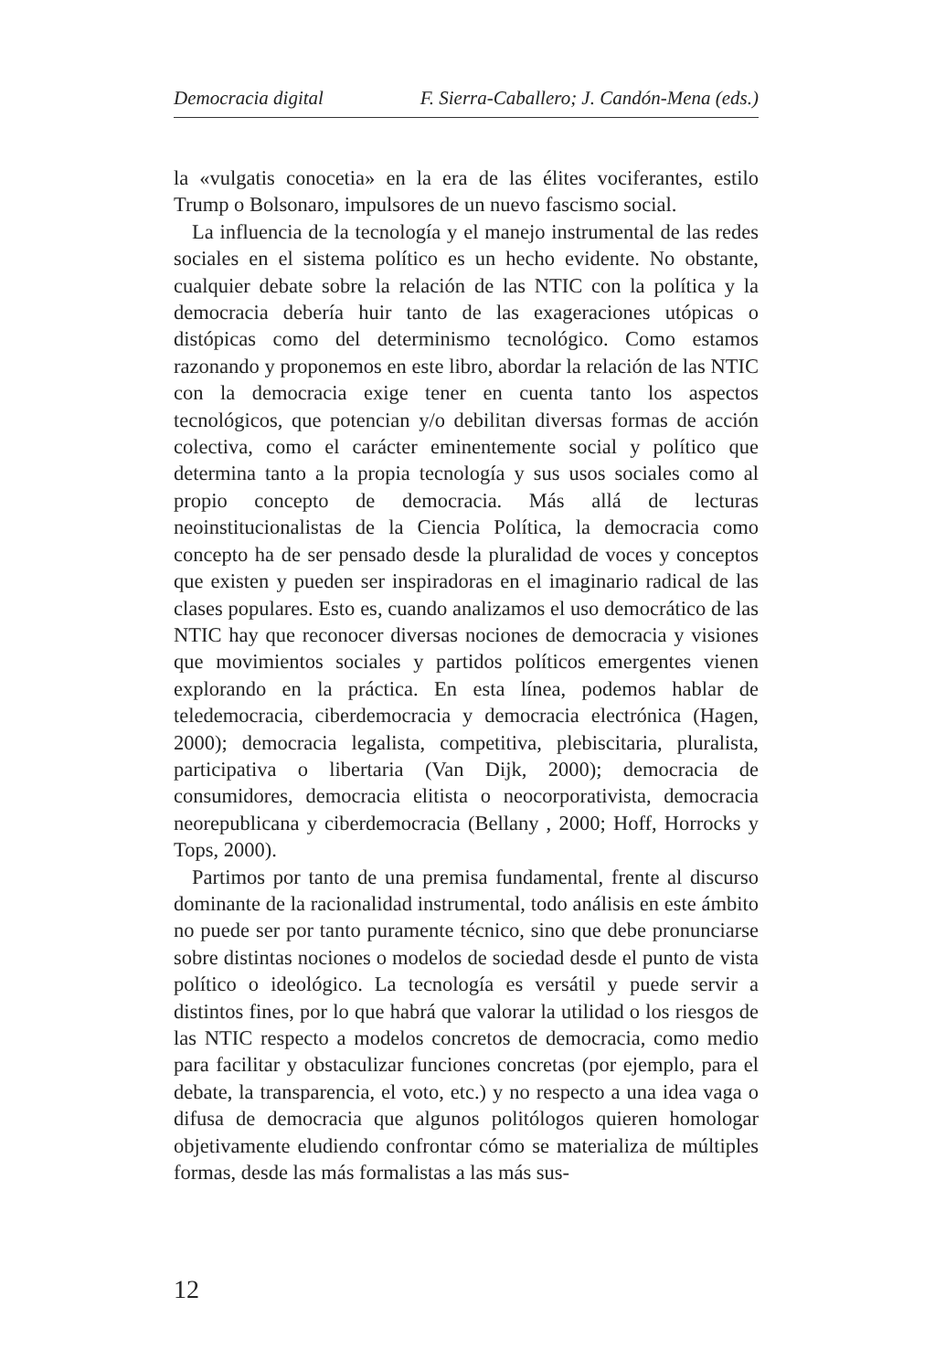Democracia digital F. Sierra-Caballero; J. Candón-Mena (eds.)
la «vulgatis conocetia» en la era de las élites vociferantes, estilo Trump o Bolsonaro, impulsores de un nuevo fascismo social.
La influencia de la tecnología y el manejo instrumental de las redes sociales en el sistema político es un hecho evidente. No obstante, cualquier debate sobre la relación de las NTIC con la política y la democracia debería huir tanto de las exageraciones utópicas o distópicas como del determinismo tecnológico. Como estamos razonando y proponemos en este libro, abordar la relación de las NTIC con la democracia exige tener en cuenta tanto los aspectos tecnológicos, que potencian y/o debilitan diversas formas de acción colectiva, como el carácter eminentemente social y político que determina tanto a la propia tecnología y sus usos sociales como al propio concepto de democracia. Más allá de lecturas neoinstitucionalistas de la Ciencia Política, la democracia como concepto ha de ser pensado desde la pluralidad de voces y conceptos que existen y pueden ser inspiradoras en el imaginario radical de las clases populares. Esto es, cuando analizamos el uso democrático de las NTIC hay que reconocer diversas nociones de democracia y visiones que movimientos sociales y partidos políticos emergentes vienen explorando en la práctica. En esta línea, podemos hablar de teledemocracia, ciberdemocracia y democracia electrónica (Hagen, 2000); democracia legalista, competitiva, plebiscitaria, pluralista, participativa o libertaria (Van Dijk, 2000); democracia de consumidores, democracia elitista o neocorporativista, democracia neorepublicana y ciberdemocracia (Bellany , 2000; Hoff, Horrocks y Tops, 2000).
Partimos por tanto de una premisa fundamental, frente al discurso dominante de la racionalidad instrumental, todo análisis en este ámbito no puede ser por tanto puramente técnico, sino que debe pronunciarse sobre distintas nociones o modelos de sociedad desde el punto de vista político o ideológico. La tecnología es versátil y puede servir a distintos fines, por lo que habrá que valorar la utilidad o los riesgos de las NTIC respecto a modelos concretos de democracia, como medio para facilitar y obstaculizar funciones concretas (por ejemplo, para el debate, la transparencia, el voto, etc.) y no respecto a una idea vaga o difusa de democracia que algunos politólogos quieren homologar objetivamente eludiendo confrontar cómo se materializa de múltiples formas, desde las más formalistas a las más sus-
12